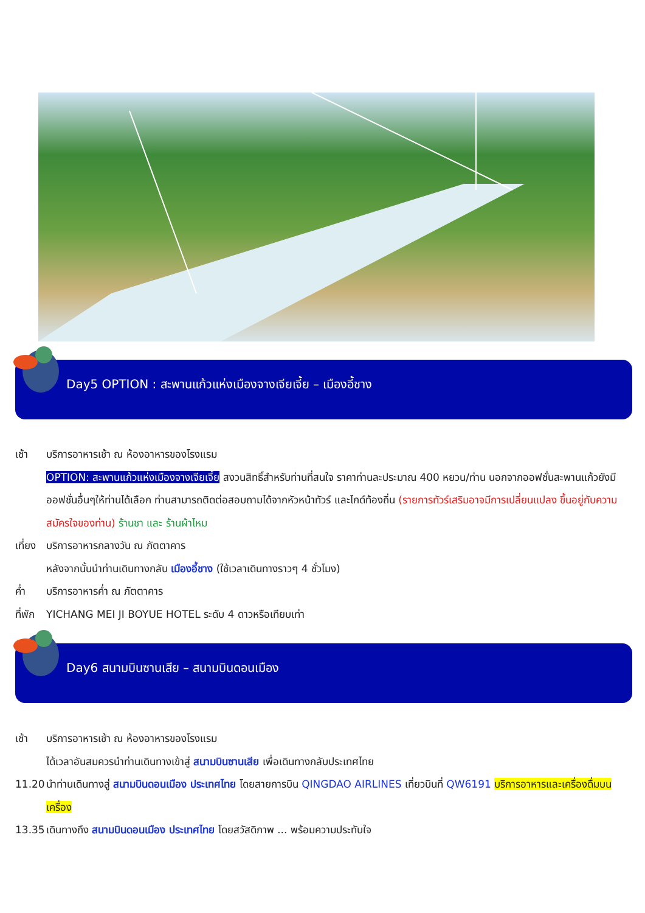Day5 OPTION : สะพานแก้วแห่งเมืองจางเจียเจี้ย – เมืองอี้ชาง
เช้า บริการอาหารเช้า ณ ห้องอาหารของโรงแรม
OPTION: สะพานแก้วแห่งเมืองจางเจียเจี้ย สงวนสิทธิ์สำหรับท่านที่สนใจ ราคาท่านละประมาณ 400 หยวน/ท่าน นอกจากออฟชั่นสะพานแก้วยังมีออฟชั่นอื่นๆให้ท่านได้เลือก ท่านสามารถติดต่อสอบถามได้จากหัวหน้าทัวร์ และไกด์ท้องถิ่น (รายการทัวร์เสริมอาจมีการเปลี่ยนแปลง ขึ้นอยู่กับความสมัครใจของท่าน) ร้านชา และ ร้านผ้าไหม
เที่ยง
บริการอาหารกลางวัน ณ ภัตตาคาร
หลังจากนั้นนำท่านเดินทางกลับ เมืองอี้ชาง (ใช้เวลาเดินทางราวๆ 4 ชั่วโมง)
ค่ำ บริการอาหารค่ำ ณ ภัตตาคาร
ที่พัก
YICHANG MEI JI BOYUE HOTEL ระดับ 4 ดาวหรือเทียบเท่า
Day6 สนามบินซานเสีย – สนามบินดอนเมือง
เช้า บริการอาหารเช้า ณ ห้องอาหารของโรงแรม
ได้เวลาอันสมควรนำท่านเดินทางเข้าสู่ สนามบินซานเสีย เพื่อเดินทางกลับประเทศไทย
11.20 นำท่านเดินทางสู่ สนามบินดอนเมือง ประเทศไทย โดยสายการบิน QINGDAO AIRLINES เที่ยวบินที่ QW6191 บริการอาหารและเครื่องดื่มบนเครื่อง
13.35 เดินทางถึง สนามบินดอนเมือง ประเทศไทย โดยสวัสดิภาพ ... พร้อมความประทับใจ